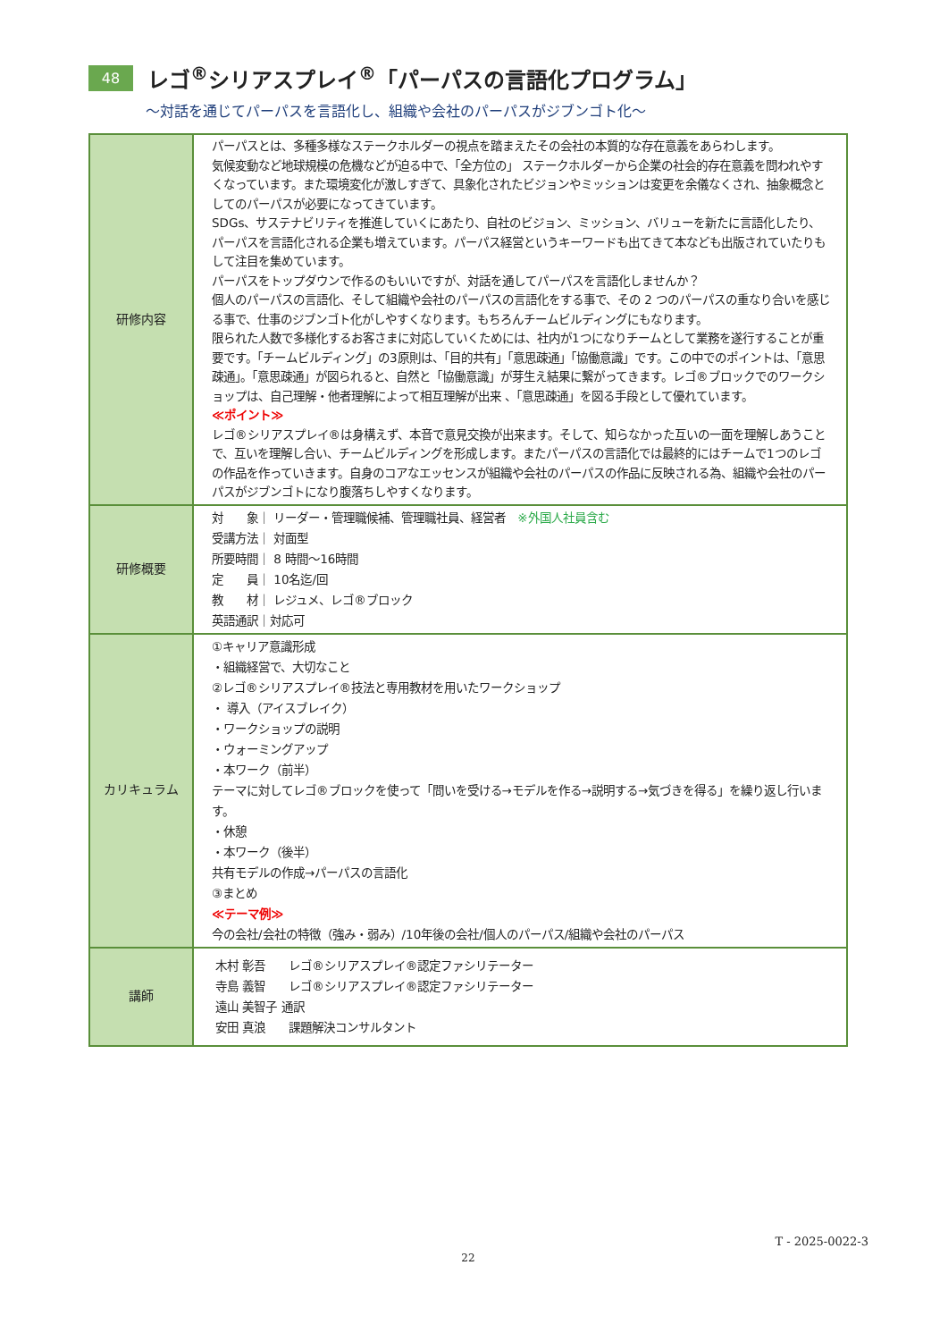48
レゴ<sup>®</sup>シリアスプレイ<sup>®</sup>「パーパスの言語化プログラム」
～対話を通じてパーパスを言語化し、組織や会社のパーパスがジブンゴト化～
| 研修内容 | パーパスとは、多種多様なステークホルダーの視点を踏まえたその会社の本質的な存在意義をあらわします。 気候変動など地球規模の危機などが迫る中で、「全方位の」 ステークホルダーから企業の社会的存在意義を問われやすくなっています。また環境変化が激しすぎて、具象化されたビジョンやミッションは変更を余儀なくされ、抽象概念としてのパーパスが必要になってきています。 SDGs、サステナビリティを推進していくにあたり、自社のビジョン、ミッション、バリューを新たに言語化したり、パーパスを言語化される企業も増えています。パーパス経営というキーワードも出てきて本なども出版されていたりもして注目を集めています。 パーパスをトップダウンで作るのもいいですが、対話を通してパーパスを言語化しませんか？ 個人のパーパスの言語化、そして組織や会社のパーパスの言語化をする事で、その 2 つのパーパスの重なり合いを感じる事で、仕事のジブンゴト化がしやすくなります。もちろんチームビルディングにもなります。 限られた人数で多様化するお客さまに対応していくためには、社内が1つになりチームとして業務を遂行することが重要です。「チームビルディング」の3原則は、「目的共有」「意思疎通」「協働意識」です。この中でのポイントは、「意思疎通」。「意思疎通」が図られると、自然と「協働意識」が芽生え結果に繋がってきます。レゴ®ブロックでのワークショップは、自己理解・他者理解によって相互理解が出来 、「意思疎通」を図る手段として優れています。 ≪ポイント≫ レゴ®シリアスプレイ®は身構えず、本音で意見交換が出来ます。そして、知らなかった互いの一面を理解しあうことで、互いを理解し合い、チームビルディングを形成します。またパーパスの言語化では最終的にはチームで1つのレゴの作品を作っていきます。自身のコアなエッセンスが組織や会社のパーパスの作品に反映される為、組織や会社のパーパスがジブンゴトになり腹落ちしやすくなります。 |
| 研修概要 | 対 象｜ リーダー・管理職候補、管理職社員、経営者 ※外国人社員含む 受講方法｜ 対面型 所要時間｜ 8 時間～16時間 定 員｜ 10名迄/回 教 材｜ レジュメ、レゴ®ブロック 英語通訳｜対応可 |
| カリキュラム | ①キャリア意識形成 ・組織経営で、大切なこと ②レゴ®シリアスプレイ®技法と専用教材を用いたワークショップ ・ 導入（アイスブレイク） ・ワークショップの説明 ・ウォーミングアップ ・本ワーク（前半） テーマに対してレゴ®ブロックを使って「問いを受ける→モデルを作る→説明する→気づきを得る」を繰り返し行います。 ・休憩 ・本ワーク（後半） 共有モデルの作成→パーパスの言語化 ③まとめ ≪テーマ例≫ 今の会社/会社の特徴（強み・弱み）/10年後の会社/個人のパーパス/組織や会社のパーパス |
| 講師 | 木村 彰吾 レゴ®シリアスプレイ®認定ファシリテーター 寺島 義智 レゴ®シリアスプレイ®認定ファシリテーター 遠山 美智子 通訳 安田 真浪 課題解決コンサルタント |
T - 2025-0022-3
22